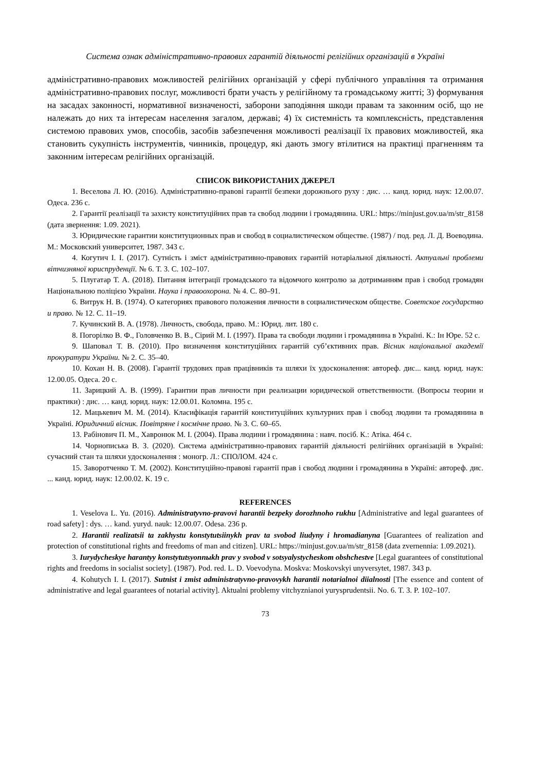Система ознак адміністративно-правових гарантій діяльності релігійних організацій в Україні
адміністративно-правових можливостей релігійних організацій у сфері публічного управління та отримання адміністративно-правових послуг, можливості брати участь у релігійному та громадсь­кому житті; 3) формування на засадах законності, нормативної визначеності, заборони заподіяння шкоди правам та законним осіб, що не належать до них та інтересам населення загалом, державі; 4) їх системність та комплексність, представлення системою правових умов, способів, засобів за­безпечення можливості реалізації їх правових можливостей, яка становить сукупність інструментів, чинників, процедур, які дають змогу втілитися на практиці прагненням та законним інтересам релі­гійних організацій.
СПИСОК ВИКОРИСТАНИХ ДЖЕРЕЛ
1. Веселова Л. Ю. (2016). Адміністративно-правові гарантії безпеки дорожнього руху : дис. … канд. юрид. наук: 12.00.07. Одеса. 236 с.
2. Гарантії реалізації та захисту конституційних прав та свобод людини і громадянина. URL: https://minjust.gov.ua/m/str_8158 (дата звернення: 1.09. 2021).
3. Юридические гарантии конституционных прав и свобод в социалистическом обществе. (1987) / под. ред. Л. Д. Воеводина. М.: Московский университет, 1987. 343 с.
4. Когутич І. І. (2017). Сутність і зміст адміністративно-правових гарантій нотаріальної діяльності. Актуальні проблеми вітчизняної юриспруденції. № 6. Т. 3. С. 102–107.
5. Плугатар Т. А. (2018). Питання інтеграції громадського та відомчого контролю за дотриманням прав і свобод громадян Національною поліцією України. Наука і правоохорона. № 4. С. 80–91.
6. Витрук Н. В. (1974). О категориях правового положения личности в социалистическом обществе. Советское государство и право. № 12. С. 11–19.
7. Кучинский В. А. (1978). Личность, свобода, право. М.: Юрид. лит. 180 с.
8. Погорілко В. Ф., Головченко В. В., Сірий М. І. (1997). Права та свободи людини і громадянина в Україні. К.: Ін Юре. 52 с.
9. Шаповал Т. В. (2010). Про визначення конституційних гарантій суб’єктивних прав. Вісник національної академії прокуратури України. № 2. С. 35–40.
10. Кохан Н. В. (2008). Гарантії трудових прав працівників та шляхи їх удосконалення: автореф. дис... канд. юрид. наук: 12.00.05. Одеса. 20 с.
11. Зарицкий А. В. (1999). Гарантии прав личности при реализации юридической ответственности. (Вопросы теории и практики) : дис. … канд. юрид. наук: 12.00.01. Коломна. 195 с.
12. Мацькевич М. М. (2014). Класифікація гарантій конституційних культурних прав і свобод людини та громадянина в Україні. Юридичний вісник. Повітряне і космічне право. № 3. С. 60–65.
13. Рабінович П. М., Хавронюк М. І. (2004). Права людини і громадянина : навч. посіб. К.: Атіка. 464 с.
14. Чорнописька В. З. (2020). Система адміністративно-правових гарантій діяльності релігійних організацій в Україні: сучасний стан та шляхи удосконалення : моногр. Л.: СПОЛОМ. 424 с.
15. Заворотченко Т. М. (2002). Конституційно-правові гарантії прав і свобод людини і громадянина в Україні: автореф. дис. ... канд. юрид. наук: 12.00.02. К. 19 с.
REFERENCES
1. Veselova L. Yu. (2016). Administratyvno-pravovi harantii bezpeky dorozhnoho rukhu [Administrative and legal guarantees of road safety] : dys. … kand. yuryd. nauk: 12.00.07. Odesa. 236 p.
2. Harantii realizatsii ta zakhystu konstytutsiinykh prav ta svobod liudyny i hromadianyna [Guarantees of realization and protection of constitutional rights and freedoms of man and citizen]. URL: https://minjust.gov.ua/m/str_8158 (data zvernennia: 1.09.2021).
3. Iurydycheskye harantyy konstytutsyonnыkh prav y svobod v sotsyalystycheskom obshchestve [Legal guarantees of constitutional rights and freedoms in socialist society]. (1987). Pod. red. L. D. Voevodyna. Moskva: Moskovskyi unyversytet, 1987. 343 p.
4. Kohutych I. I. (2017). Sutnist i zmist administratyvno-pravovykh harantii notarialnoi diialnosti [The essence and content of administrative and legal guarantees of notarial activity]. Aktualni problemy vitchyznianoi yurysprudentsii. No. 6. T. 3. P. 102–107.
73